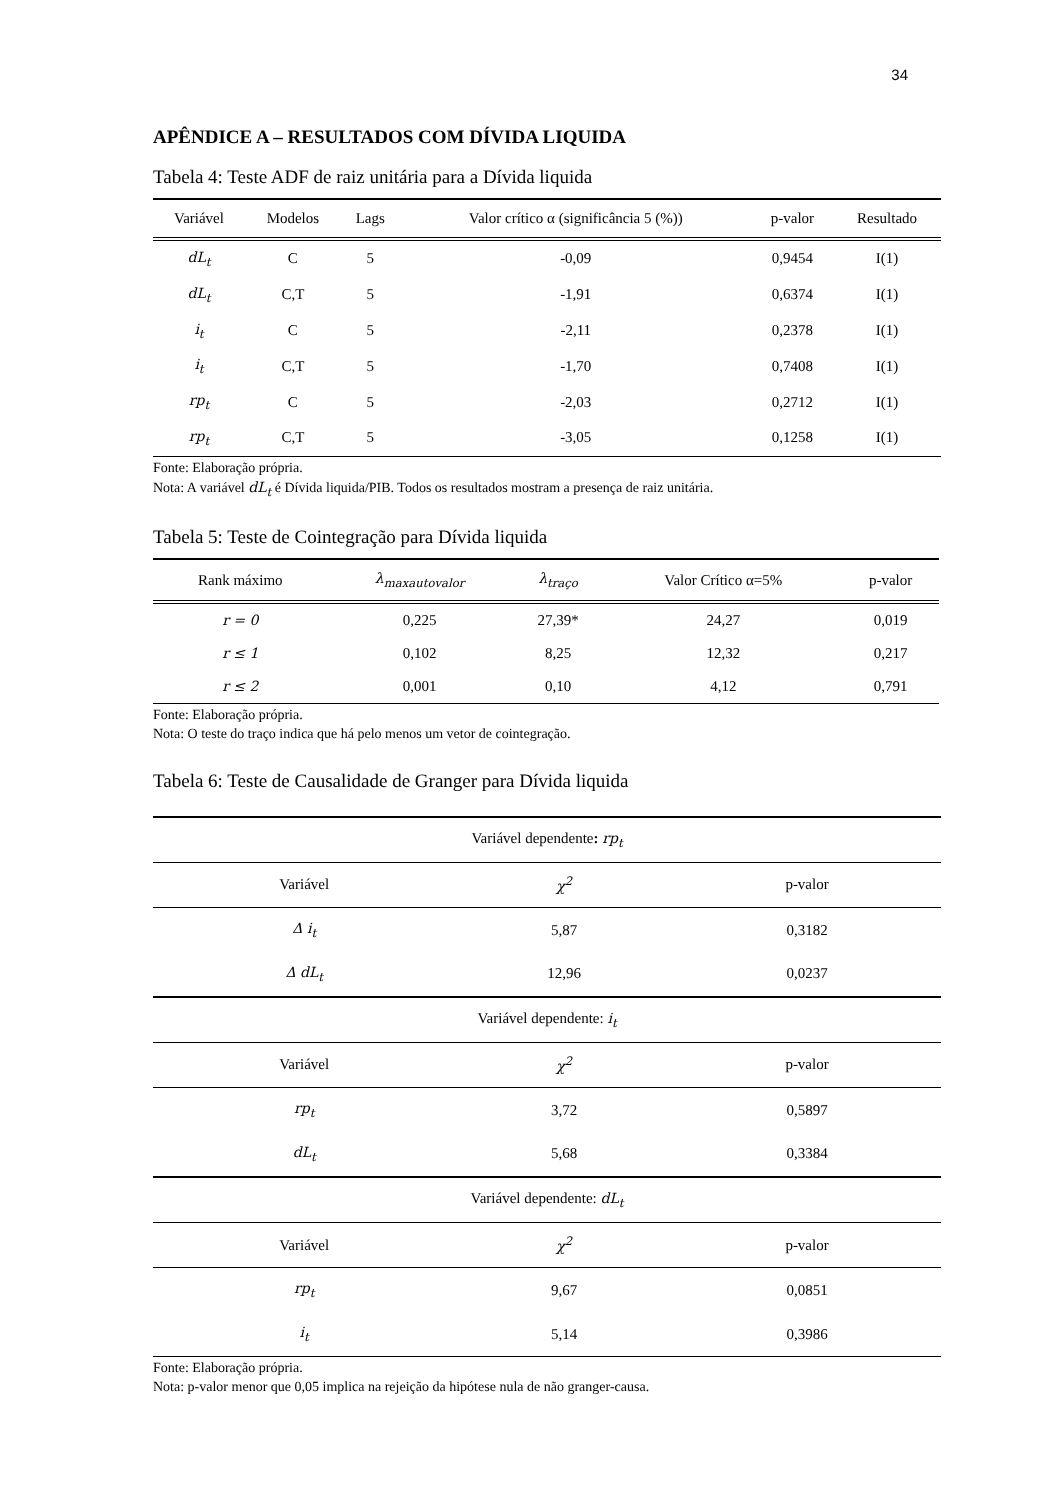34
APÊNDICE A – RESULTADOS COM DÍVIDA LIQUIDA
Tabela 4: Teste ADF de raiz unitária para a Dívida liquida
| Variável | Modelos | Lags | Valor crítico α (significância 5 (%)) | p-valor | Resultado |
| --- | --- | --- | --- | --- | --- |
| dL<sub>t</sub> | C | 5 | -0,09 | 0,9454 | I(1) |
| dL<sub>t</sub> | C,T | 5 | -1,91 | 0,6374 | I(1) |
| i<sub>t</sub> | C | 5 | -2,11 | 0,2378 | I(1) |
| i<sub>t</sub> | C,T | 5 | -1,70 | 0,7408 | I(1) |
| rp<sub>t</sub> | C | 5 | -2,03 | 0,2712 | I(1) |
| rp<sub>t</sub> | C,T | 5 | -3,05 | 0,1258 | I(1) |
Fonte: Elaboração própria.
Nota: A variável dL<sub>t</sub> é Dívida liquida/PIB. Todos os resultados mostram a presença de raiz unitária.
Tabela 5: Teste de Cointegração para Dívida liquida
| Rank máximo | λ<sub>maxautovalor</sub> | λ<sub>traço</sub> | Valor Crítico α=5% | p-valor |
| --- | --- | --- | --- | --- |
| r = 0 | 0,225 | 27,39* | 24,27 | 0,019 |
| r ≤ 1 | 0,102 | 8,25 | 12,32 | 0,217 |
| r ≤ 2 | 0,001 | 0,10 | 4,12 | 0,791 |
Fonte: Elaboração própria.
Nota: O teste do traço indica que há pelo menos um vetor de cointegração.
Tabela 6: Teste de Causalidade de Granger para Dívida liquida
| Variável dependente : rp<sub>t</sub> | | |
| Variável | χ<sup>2</sup> | p-valor |
| Δ i<sub>t</sub> | 5,87 | 0,3182 |
| Δ dL<sub>t</sub> | 12,96 | 0,0237 |
| Variável dependente: i<sub>t</sub> | | |
| Variável | χ<sup>2</sup> | p-valor |
| rp<sub>t</sub> | 3,72 | 0,5897 |
| dL<sub>t</sub> | 5,68 | 0,3384 |
| Variável dependente: dL<sub>t</sub> | | |
| Variável | χ<sup>2</sup> | p-valor |
| rp<sub>t</sub> | 9,67 | 0,0851 |
| i<sub>t</sub> | 5,14 | 0,3986 |
Fonte: Elaboração própria.
Nota: p-valor menor que 0,05 implica na rejeição da hipótese nula de não granger-causa.